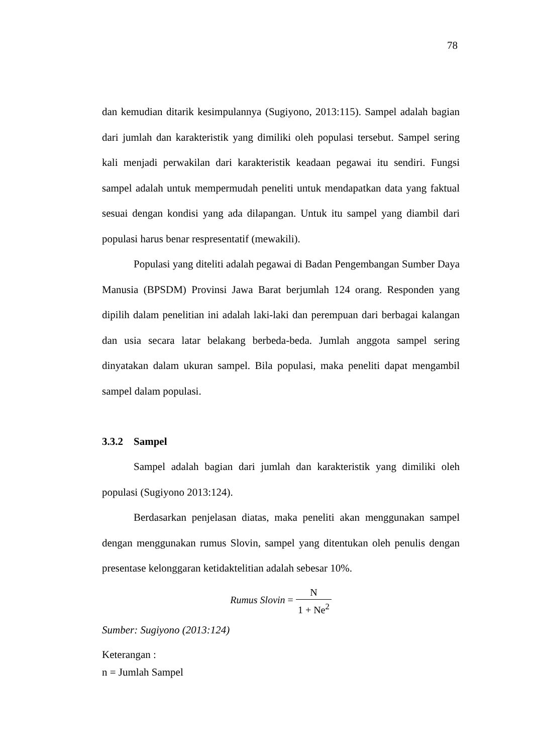78
dan kemudian ditarik kesimpulannya (Sugiyono, 2013:115). Sampel adalah bagian dari jumlah dan karakteristik yang dimiliki oleh populasi tersebut. Sampel sering kali menjadi perwakilan dari karakteristik keadaan pegawai itu sendiri. Fungsi sampel adalah untuk mempermudah peneliti untuk mendapatkan data yang faktual sesuai dengan kondisi yang ada dilapangan. Untuk itu sampel yang diambil dari populasi harus benar respresentatif (mewakili).
Populasi yang diteliti adalah pegawai di Badan Pengembangan Sumber Daya Manusia (BPSDM) Provinsi Jawa Barat berjumlah 124 orang. Responden yang dipilih dalam penelitian ini adalah laki-laki dan perempuan dari berbagai kalangan dan usia secara latar belakang berbeda-beda. Jumlah anggota sampel sering dinyatakan dalam ukuran sampel. Bila populasi, maka peneliti dapat mengambil sampel dalam populasi.
3.3.2 Sampel
Sampel adalah bagian dari jumlah dan karakteristik yang dimiliki oleh populasi (Sugiyono 2013:124).
Berdasarkan penjelasan diatas, maka peneliti akan menggunakan sampel dengan menggunakan rumus Slovin, sampel yang ditentukan oleh penulis dengan presentase kelonggaran ketidaktelitian adalah sebesar 10%.
Rumus Slovin = N 1 + Ne<sup>2</sup>
Sumber: Sugiyono (2013:124)
Keterangan :
n = Jumlah Sampel